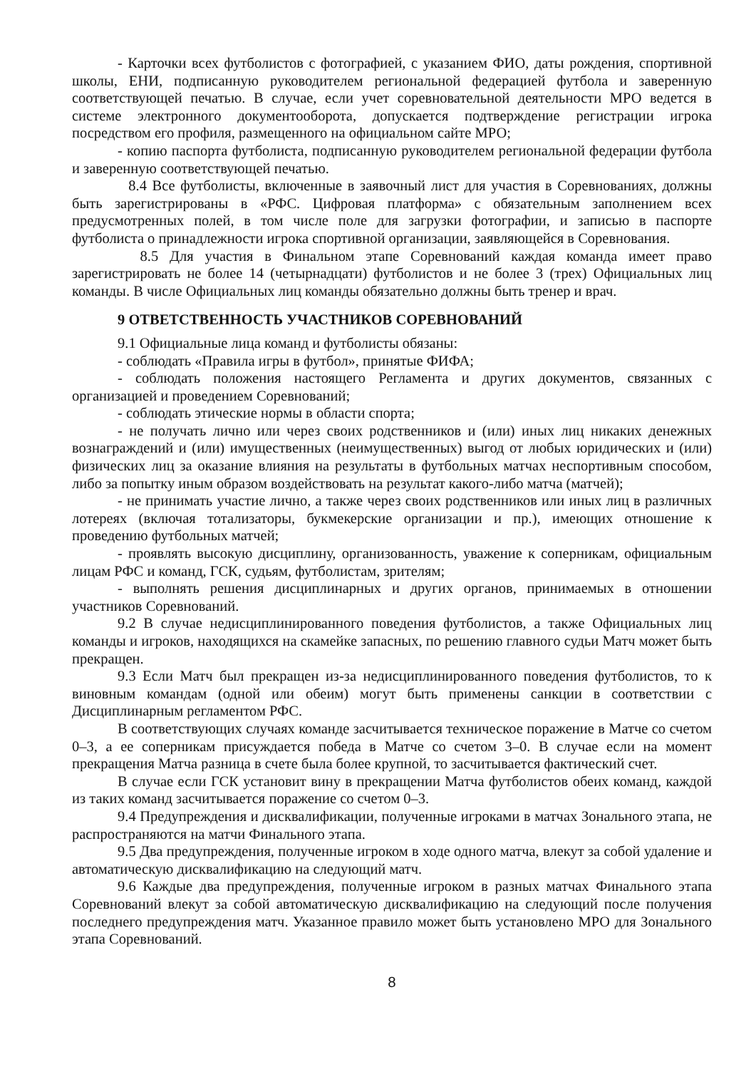- Карточки всех футболистов с фотографией, с указанием ФИО, даты рождения, спортивной школы, ЕНИ, подписанную руководителем региональной федерацией футбола и заверенную соответствующей печатью. В случае, если учет соревновательной деятельности МРО ведется в системе электронного документооборота, допускается подтверждение регистрации игрока посредством его профиля, размещенного на официальном сайте МРО;
- копию паспорта футболиста, подписанную руководителем региональной федерации футбола и заверенную соответствующей печатью.
8.4 Все футболисты, включенные в заявочный лист для участия в Соревнованиях, должны быть зарегистрированы в «РФС. Цифровая платформа» с обязательным заполнением всех предусмотренных полей, в том числе поле для загрузки фотографии, и записью в паспорте футболиста о принадлежности игрока спортивной организации, заявляющейся в Соревнования.
8.5 Для участия в Финальном этапе Соревнований каждая команда имеет право зарегистрировать не более 14 (четырнадцати) футболистов и не более 3 (трех) Официальных лиц команды. В числе Официальных лиц команды обязательно должны быть тренер и врач.
9 ОТВЕТСТВЕННОСТЬ УЧАСТНИКОВ СОРЕВНОВАНИЙ
9.1 Официальные лица команд и футболисты обязаны:
- соблюдать «Правила игры в футбол», принятые ФИФА;
- соблюдать положения настоящего Регламента и других документов, связанных с организацией и проведением Соревнований;
- соблюдать этические нормы в области спорта;
- не получать лично или через своих родственников и (или) иных лиц никаких денежных вознаграждений и (или) имущественных (неимущественных) выгод от любых юридических и (или) физических лиц за оказание влияния на результаты в футбольных матчах неспортивным способом, либо за попытку иным образом воздействовать на результат какого-либо матча (матчей);
- не принимать участие лично, а также через своих родственников или иных лиц в различных лотереях (включая тотализаторы, букмекерские организации и пр.), имеющих отношение к проведению футбольных матчей;
- проявлять высокую дисциплину, организованность, уважение к соперникам, официальным лицам РФС и команд, ГСК, судьям, футболистам, зрителям;
- выполнять решения дисциплинарных и других органов, принимаемых в отношении участников Соревнований.
9.2 В случае недисциплинированного поведения футболистов, а также Официальных лиц команды и игроков, находящихся на скамейке запасных, по решению главного судьи Матч может быть прекращен.
9.3 Если Матч был прекращен из-за недисциплинированного поведения футболистов, то к виновным командам (одной или обеим) могут быть применены санкции в соответствии с Дисциплинарным регламентом РФС.
В соответствующих случаях команде засчитывается техническое поражение в Матче со счетом 0–3, а ее соперникам присуждается победа в Матче со счетом 3–0. В случае если на момент прекращения Матча разница в счете была более крупной, то засчитывается фактический счет.
В случае если ГСК установит вину в прекращении Матча футболистов обеих команд, каждой из таких команд засчитывается поражение со счетом 0–3.
9.4 Предупреждения и дисквалификации, полученные игроками в матчах Зонального этапа, не распространяются на матчи Финального этапа.
9.5 Два предупреждения, полученные игроком в ходе одного матча, влекут за собой удаление и автоматическую дисквалификацию на следующий матч.
9.6 Каждые два предупреждения, полученные игроком в разных матчах Финального этапа Соревнований влекут за собой автоматическую дисквалификацию на следующий после получения последнего предупреждения матч. Указанное правило может быть установлено МРО для Зонального этапа Соревнований.
8